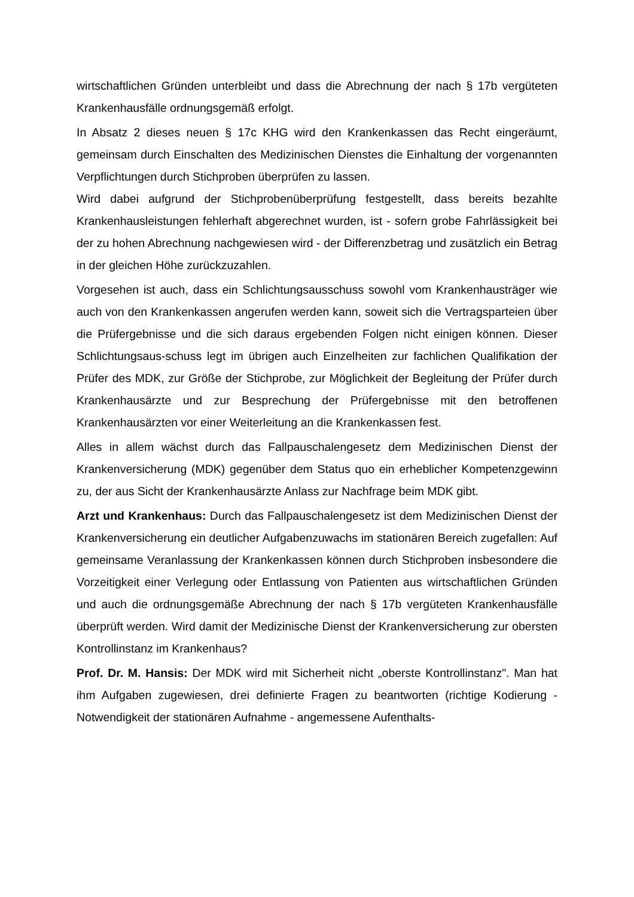wirtschaftlichen Gründen unterbleibt und dass die Abrechnung der nach § 17b vergüteten Krankenhausfälle ordnungsgemäß erfolgt.
In Absatz 2 dieses neuen § 17c KHG wird den Krankenkassen das Recht eingeräumt, gemeinsam durch Einschalten des Medizinischen Dienstes die Einhaltung der vorgenannten Verpflichtungen durch Stichproben überprüfen zu lassen.
Wird dabei aufgrund der Stichprobenüberprüfung festgestellt, dass bereits bezahlte Krankenhausleistungen fehlerhaft abgerechnet wurden, ist - sofern grobe Fahrlässigkeit bei der zu hohen Abrechnung nachgewiesen wird - der Differenzbetrag und zusätzlich ein Betrag in der gleichen Höhe zurückzuzahlen.
Vorgesehen ist auch, dass ein Schlichtungsausschuss sowohl vom Krankenhausträger wie auch von den Krankenkassen angerufen werden kann, soweit sich die Vertragsparteien über die Prüfergebnisse und die sich daraus ergebenden Folgen nicht einigen können. Dieser Schlichtungsaus-schuss legt im übrigen auch Einzelheiten zur fachlichen Qualifikation der Prüfer des MDK, zur Größe der Stichprobe, zur Möglichkeit der Begleitung der Prüfer durch Krankenhausärzte und zur Besprechung der Prüfergebnisse mit den betroffenen Krankenhausärzten vor einer Weiterleitung an die Krankenkassen fest.
Alles in allem wächst durch das Fallpauschalengesetz dem Medizinischen Dienst der Krankenversicherung (MDK) gegenüber dem Status quo ein erheblicher Kompetenzgewinn zu, der aus Sicht der Krankenhausärzte Anlass zur Nachfrage beim MDK gibt.
Arzt und Krankenhaus: Durch das Fallpauschalengesetz ist dem Medizinischen Dienst der Krankenversicherung ein deutlicher Aufgabenzuwachs im stationären Bereich zugefallen: Auf gemeinsame Veranlassung der Krankenkassen können durch Stichproben insbesondere die Vorzeitigkeit einer Verlegung oder Entlassung von Patienten aus wirtschaftlichen Gründen und auch die ordnungsgemäße Abrechnung der nach § 17b vergüteten Krankenhausfälle überprüft werden. Wird damit der Medizinische Dienst der Krankenversicherung zur obersten Kontrollinstanz im Krankenhaus?
Prof. Dr. M. Hansis: Der MDK wird mit Sicherheit nicht „oberste Kontrollinstanz". Man hat ihm Aufgaben zugewiesen, drei definierte Fragen zu beantworten (richtige Kodierung - Notwendigkeit der stationären Aufnahme - angemessene Aufenthalts-